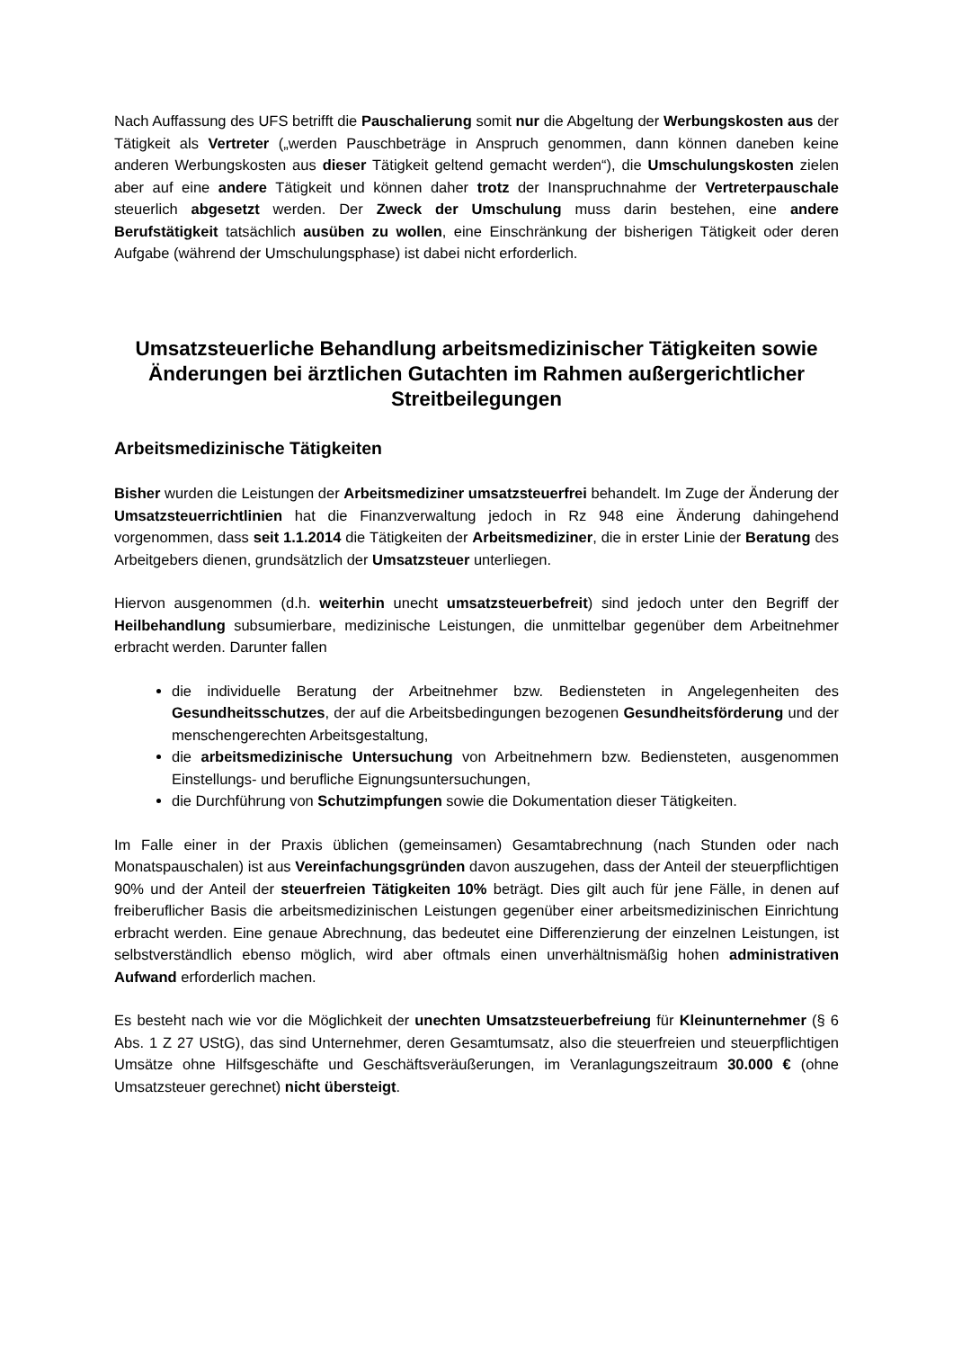Nach Auffassung des UFS betrifft die Pauschalierung somit nur die Abgeltung der Werbungskosten aus der Tätigkeit als Vertreter („werden Pauschbeträge in Anspruch genommen, dann können daneben keine anderen Werbungskosten aus dieser Tätigkeit geltend gemacht werden“), die Umschulungskosten zielen aber auf eine andere Tätigkeit und können daher trotz der Inanspruchnahme der Vertreterpauschale steuerlich abgesetzt werden. Der Zweck der Umschulung muss darin bestehen, eine andere Berufstätigkeit tatsächlich ausüben zu wollen, eine Einschränkung der bisherigen Tätigkeit oder deren Aufgabe (während der Umschulungsphase) ist dabei nicht erforderlich.
Umsatzsteuerliche Behandlung arbeitsmedizinischer Tätigkeiten sowie Änderungen bei ärztlichen Gutachten im Rahmen außergerichtlicher Streitbeilegungen
Arbeitsmedizinische Tätigkeiten
Bisher wurden die Leistungen der Arbeitsmediziner umsatzsteuerfrei behandelt. Im Zuge der Änderung der Umsatzsteuerrichtlinien hat die Finanzverwaltung jedoch in Rz 948 eine Änderung dahingehend vorgenommen, dass seit 1.1.2014 die Tätigkeiten der Arbeitsmediziner, die in erster Linie der Beratung des Arbeitgebers dienen, grundsätzlich der Umsatzsteuer unterliegen.
Hiervon ausgenommen (d.h. weiterhin unecht umsatzsteuerbefreit) sind jedoch unter den Begriff der Heilbehandlung subsumierbare, medizinische Leistungen, die unmittelbar gegenüber dem Arbeitnehmer erbracht werden. Darunter fallen
die individuelle Beratung der Arbeitnehmer bzw. Bediensteten in Angelegenheiten des Gesundheitsschutzes, der auf die Arbeitsbedingungen bezogenen Gesundheitsförderung und der menschengerechten Arbeitsgestaltung,
die arbeitsmedizinische Untersuchung von Arbeitnehmern bzw. Bediensteten, ausgenommen Einstellungs- und berufliche Eignungsuntersuchungen,
die Durchführung von Schutzimpfungen sowie die Dokumentation dieser Tätigkeiten.
Im Falle einer in der Praxis üblichen (gemeinsamen) Gesamtabrechnung (nach Stunden oder nach Monatspauschalen) ist aus Vereinfachungsgründen davon auszugehen, dass der Anteil der steuerpflichtigen 90% und der Anteil der steuerfreien Tätigkeiten 10% beträgt. Dies gilt auch für jene Fälle, in denen auf freiberuflicher Basis die arbeitsmedizinischen Leistungen gegenüber einer arbeitsmedizinischen Einrichtung erbracht werden. Eine genaue Abrechnung, das bedeutet eine Differenzierung der einzelnen Leistungen, ist selbstverständlich ebenso möglich, wird aber oftmals einen unverhältnismäßig hohen administrativen Aufwand erforderlich machen.
Es besteht nach wie vor die Möglichkeit der unechten Umsatzsteuerbefreiung für Kleinunternehmer (§ 6 Abs. 1 Z 27 UStG), das sind Unternehmer, deren Gesamtumsatz, also die steuerfreien und steuerpflichtigen Umsätze ohne Hilfsgeschäfte und Geschäftsveräußerungen, im Veranlagungszeitraum 30.000 € (ohne Umsatzsteuer gerechnet) nicht übersteigt.